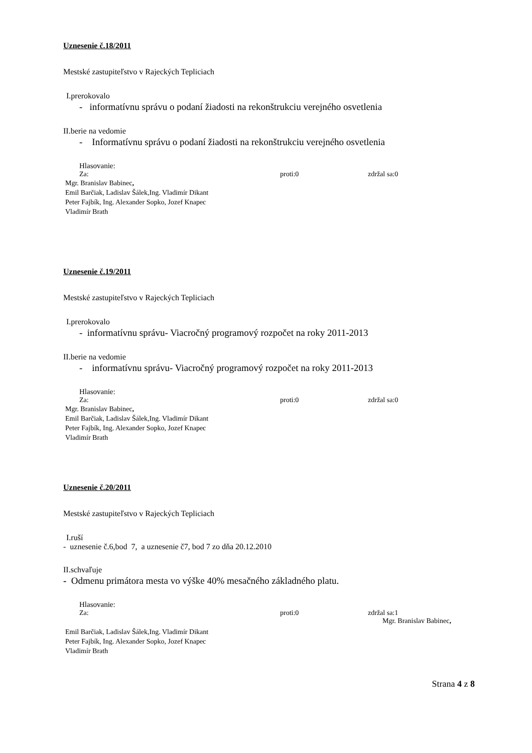Uznesenie č.18/2011
Mestské zastupiteľstvo v Rajeckých Tepliciach
I.prerokovalo
- informatívnu správu o podaní žiadosti na rekonštrukciu verejného osvetlenia
II.berie na vedomie
- Informatívnu správu o podaní žiadosti na rekonštrukciu verejného osvetlenia
Hlasovanie:
Za: proti:0 zdržal sa:0
Mgr. Branislav Babinec,
Emil Barčiak, Ladislav Šálek,Ing. Vladimír Dikant
Peter Fajbík, Ing. Alexander Sopko, Jozef Knapec
Vladimír Brath
Uznesenie č.19/2011
Mestské zastupiteľstvo v Rajeckých Tepliciach
I.prerokovalo
- informatívnu správu- Viacročný programový rozpočet na roky 2011-2013
II.berie na vedomie
- informatívnu správu- Viacročný programový rozpočet na roky 2011-2013
Hlasovanie:
Za: proti:0 zdržal sa:0
Mgr. Branislav Babinec,
Emil Barčiak, Ladislav Šálek,Ing. Vladimír Dikant
Peter Fajbík, Ing. Alexander Sopko, Jozef Knapec
Vladimír Brath
Uznesenie č.20/2011
Mestské zastupiteľstvo v Rajeckých Tepliciach
I.ruší
- uznesenie č.6,bod 7, a uznesenie č7, bod 7 zo dňa 20.12.2010
II.schvaľuje
- Odmenu primátora mesta vo výške 40% mesačného základného platu.
Hlasovanie:
Za: proti:0 zdržal sa:1
Mgr. Branislav Babinec,
Emil Barčiak, Ladislav Šálek,Ing. Vladimír Dikant
Peter Fajbík, Ing. Alexander Sopko, Jozef Knapec
Vladimír Brath
Strana 4 z 8